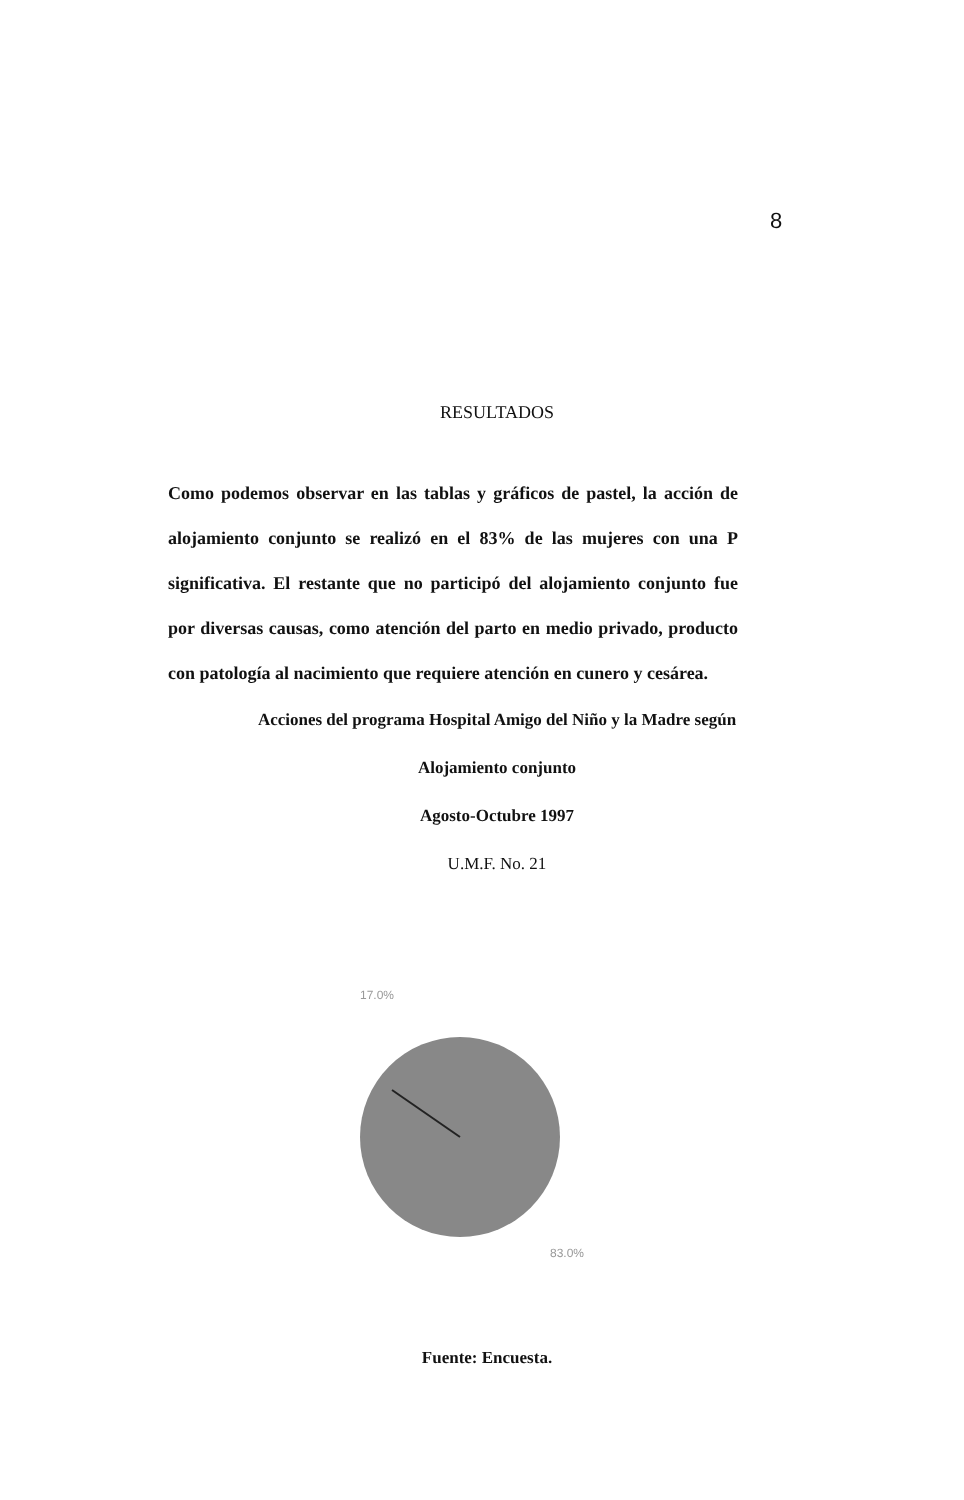8
RESULTADOS
Como podemos observar en las tablas y gráficos de pastel, la acción de alojamiento conjunto se realizó en el 83% de las mujeres con una P significativa. El restante que no participó del alojamiento conjunto fue por diversas causas, como atención del parto en medio privado, producto con patología al nacimiento que requiere atención en cunero y cesárea.
Acciones del programa Hospital Amigo del Niño y la Madre según
Alojamiento conjunto
Agosto-Octubre 1997
U.M.F. No. 21
17.0%
83.0%
Fuente: Encuesta.